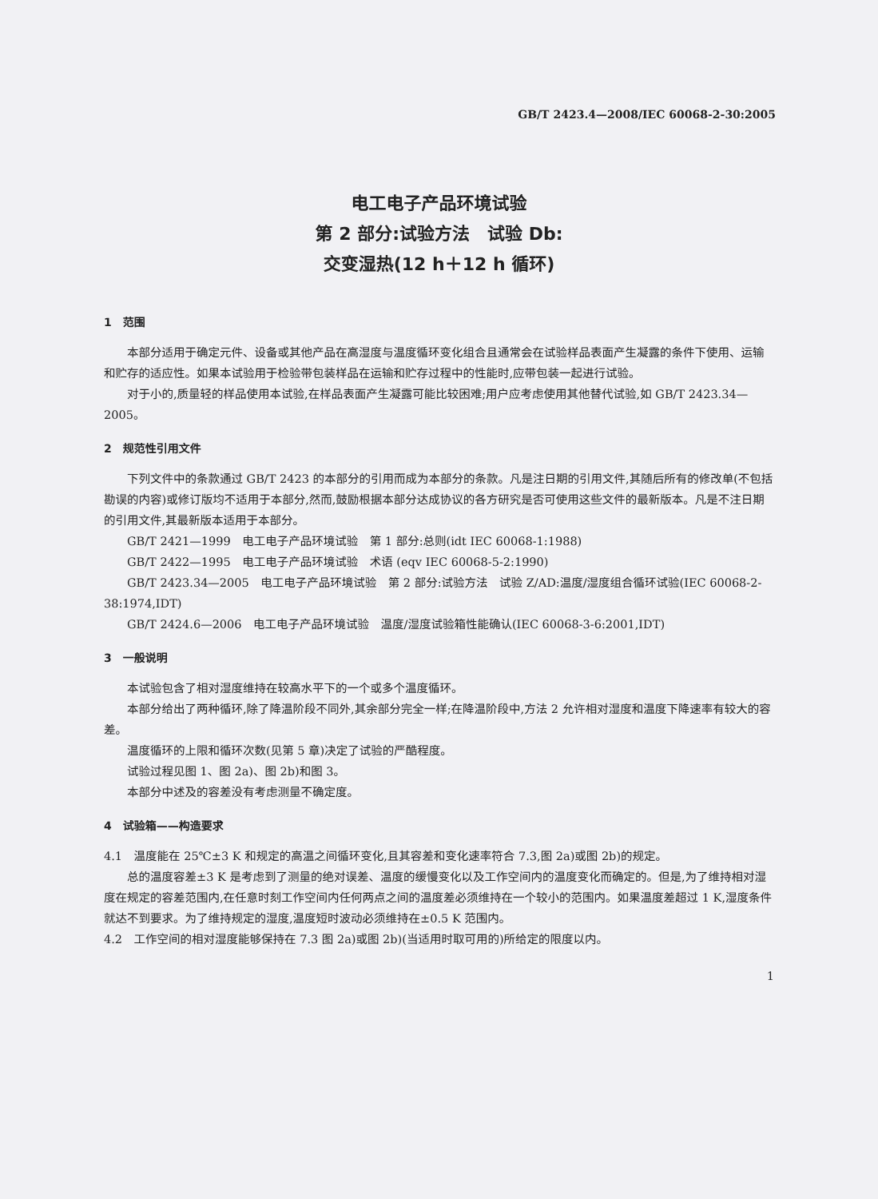GB/T 2423.4—2008/IEC 60068-2-30:2005
电工电子产品环境试验
第 2 部分:试验方法　试验 Db:
交变湿热(12 h＋12 h 循环)
1　范围
本部分适用于确定元件、设备或其他产品在高湿度与温度循环变化组合且通常会在试验样品表面产生凝露的条件下使用、运输和贮存的适应性。如果本试验用于检验带包装样品在运输和贮存过程中的性能时,应带包装一起进行试验。
对于小的,质量轻的样品使用本试验,在样品表面产生凝露可能比较困难;用户应考虑使用其他替代试验,如 GB/T 2423.34—2005。
2　规范性引用文件
下列文件中的条款通过 GB/T 2423 的本部分的引用而成为本部分的条款。凡是注日期的引用文件,其随后所有的修改单(不包括勘误的内容)或修订版均不适用于本部分,然而,鼓励根据本部分达成协议的各方研究是否可使用这些文件的最新版本。凡是不注日期的引用文件,其最新版本适用于本部分。
GB/T 2421—1999　电工电子产品环境试验　第 1 部分:总则(idt IEC 60068-1:1988)
GB/T 2422—1995　电工电子产品环境试验　术语 (eqv IEC 60068-5-2:1990)
GB/T 2423.34—2005　电工电子产品环境试验　第 2 部分:试验方法　试验 Z/AD:温度/湿度组合循环试验(IEC 60068-2-38:1974,IDT)
GB/T 2424.6—2006　电工电子产品环境试验　温度/湿度试验箱性能确认(IEC 60068-3-6:2001,IDT)
3　一般说明
本试验包含了相对湿度维持在较高水平下的一个或多个温度循环。
本部分给出了两种循环,除了降温阶段不同外,其余部分完全一样;在降温阶段中,方法 2 允许相对湿度和温度下降速率有较大的容差。
温度循环的上限和循环次数(见第 5 章)决定了试验的严酷程度。
试验过程见图 1、图 2a)、图 2b)和图 3。
本部分中述及的容差没有考虑测量不确定度。
4　试验箱——构造要求
4.1　温度能在 25℃±3 K 和规定的高温之间循环变化,且其容差和变化速率符合 7.3,图 2a)或图 2b)的规定。
总的温度容差±3 K 是考虑到了测量的绝对误差、温度的缓慢变化以及工作空间内的温度变化而确定的。但是,为了维持相对湿度在规定的容差范围内,在任意时刻工作空间内任何两点之间的温度差必须维持在一个较小的范围内。如果温度差超过 1 K,湿度条件就达不到要求。为了维持规定的湿度,温度短时波动必须维持在±0.5 K 范围内。
4.2　工作空间的相对湿度能够保持在 7.3 图 2a)或图 2b)(当适用时取可用的)所给定的限度以内。
1